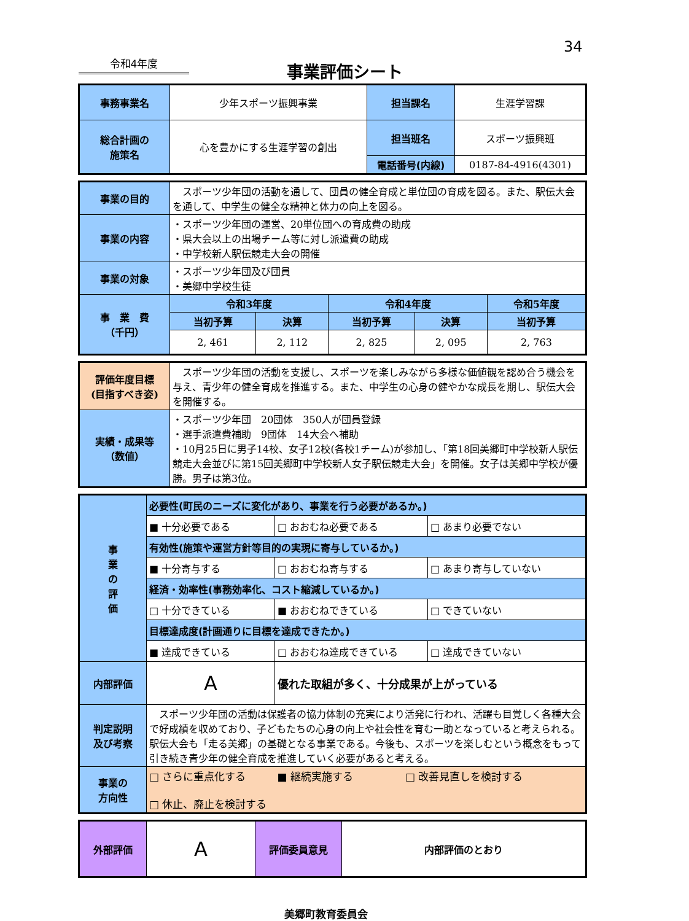34
令和4年度
事業評価シート
| 事務事業名 | 少年スポーツ振興事業 | 担当課名 | 生涯学習課 |
| 総合計画の 施策名 | 心を豊かにする生涯学習の創出 | 担当班名 | スポーツ振興班 |
| | | 電話番号(内線) | 0187-84-4916(4301) |
| 事業の目的 | スポーツ少年団の活動を通して、団員の健全育成と単位団の育成を図る。また、駅伝大会を通して、中学生の健全な精神と体力の向上を図る。 | | | | |
| 事業の内容 | ・スポーツ少年団の運営、20単位団への育成費の助成 ・県大会以上の出場チーム等に対し派遣費の助成 ・中学校新人駅伝競走大会の開催 | | | | |
| 事業の対象 | ・スポーツ少年団及び団員 ・美郷中学校生徒 | | | | |
| 事 業 費 （千円） | 令和3年度 | | 令和4年度 | | 令和5年度 |
| | 当初予算 | 決算 | 当初予算 | 決算 | 当初予算 |
| | 2, 461 | 2, 112 | 2, 825 | 2, 095 | 2, 763 |
| 評価年度目標 (目指すべき姿) | スポーツ少年団の活動を支援し、スポーツを楽しみながら多様な価値観を認め合う機会を与え、青少年の健全育成を推進する。また、中学生の心身の健やかな成長を期し、駅伝大会を開催する。 |
| 実績・成果等 （数値） | ・スポーツ少年団 20団体 350人が団員登録 ・選手派遣費補助 9団体 14大会へ補助 ・10月25日に男子14校、女子12校(各校1チーム)が参加し、「第18回美郷町中学校新人駅伝競走大会並びに第15回美郷町中学校新人女子駅伝競走大会」を開催。女子は美郷中学校が優勝。男子は第3位。 |
| 事 業 の 評 価 | 必要性(町民のニーズに変化があり、事業を行う必要があるか。) | | |
| | ■ 十分必要である | □ おおむね必要である | □ あまり必要でない |
| | 有効性(施策や運営方針等目的の実現に寄与しているか。) | | |
| | ■ 十分寄与する | □ おおむね寄与する | □ あまり寄与していない |
| | 経済・効率性(事務効率化、コスト縮減しているか。) | | |
| | □ 十分できている | ■ おおむねできている | □ できていない |
| | 目標達成度(計画通りに目標を達成できたか。) | | |
| | ■ 達成できている | □ おおむね達成できている | □ 達成できていない |
| 内部評価 | A | 優れた取組が多く、十分成果が上がっている | |
| 判定説明 及び考察 | スポーツ少年団の活動は保護者の協力体制の充実により活発に行われ、活躍も目覚しく各種大会で好成績を収めており、子どもたちの心身の向上や社会性を育む一助となっていると考えられる。駅伝大会も「走る美郷」の基礎となる事業である。今後も、スポーツを楽しむという概念をもって引き続き青少年の健全育成を推進していく必要があると考える。 | | |
| 事業の 方向性 | □ さらに重点化する ■ 継続実施する □ 改善見直しを検討する □ 休止、廃止を検討する | | |
| 外部評価 | A | 評価委員意見 | 内部評価のとおり |
美郷町教育委員会